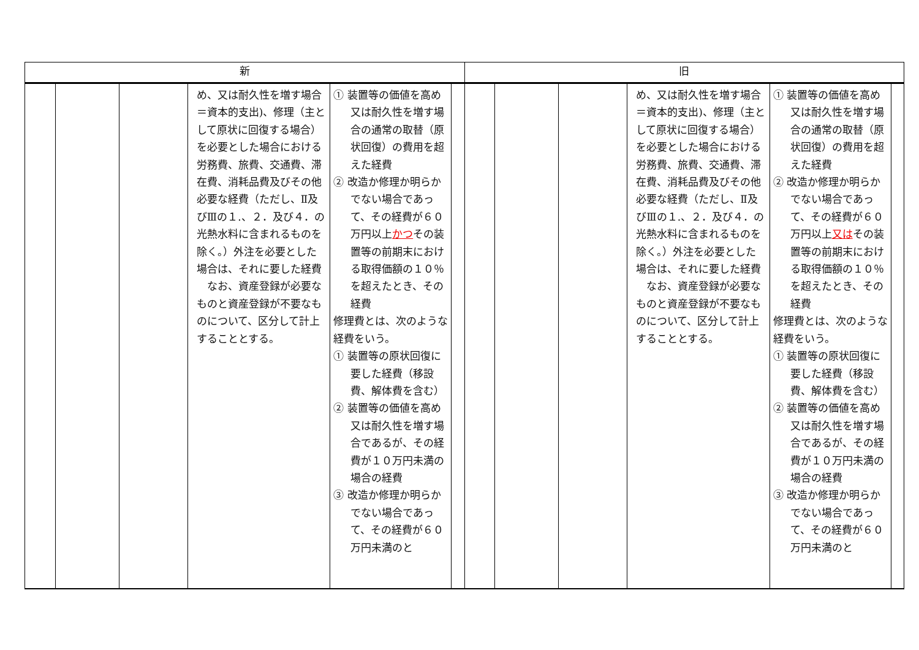| 新 | 旧 |
| --- | --- |
| / / / / め、又は耐久性を増す場合＝資本的支出)、修理（主として原状に回復する場合）を必要とした場合における労務費、旅費、交通費、滞在費、消耗品費及びその他必要な経費（ただし、Ⅱ及びⅢの１.、２．及び４．の光熱水料に含まれるものを除く。）外注を必要とした場合は、それに要した経費 なお、資産登録が必要なものと資産登録が不要なものについて、区分して計上することとする。 / ① 装置等の価値を高め又は耐久性を増す場合の通常の取替（原状回復）の費用を超えた経費 ② 改造か修理か明らかでない場合であって、その経費が６０万円以上 かつ その装置等の前期末における取得価額の１０％を超えたとき、その経費 修理費とは、次のような経費をいう。 ① 装置等の原状回復に要した経費（移設費、解体費を含む） ② 装置等の価値を高め又は耐久性を増す場合であるが、その経費が１０万円未満の場合の経費 ③ 改造か修理か明らかでない場合であって、その経費が６０万円未満のと / / | / / / / め、又は耐久性を増す場合＝資本的支出)、修理（主として原状に回復する場合）を必要とした場合における労務費、旅費、交通費、滞在費、消耗品費及びその他必要な経費（ただし、Ⅱ及びⅢの１.、２．及び４．の光熱水料に含まれるものを除く。）外注を必要とした場合は、それに要した経費 なお、資産登録が必要なものと資産登録が不要なものについて、区分して計上することとする。 / ① 装置等の価値を高め又は耐久性を増す場合の通常の取替（原状回復）の費用を超えた経費 ② 改造か修理か明らかでない場合であって、その経費が６０万円以上 又は その装置等の前期末における取得価額の１０％を超えたとき、その経費 修理費とは、次のような経費をいう。 ① 装置等の原状回復に要した経費（移設費、解体費を含む） ② 装置等の価値を高め又は耐久性を増す場合であるが、その経費が１０万円未満の場合の経費 ③ 改造か修理か明らかでない場合であって、その経費が６０万円未満のと / / |